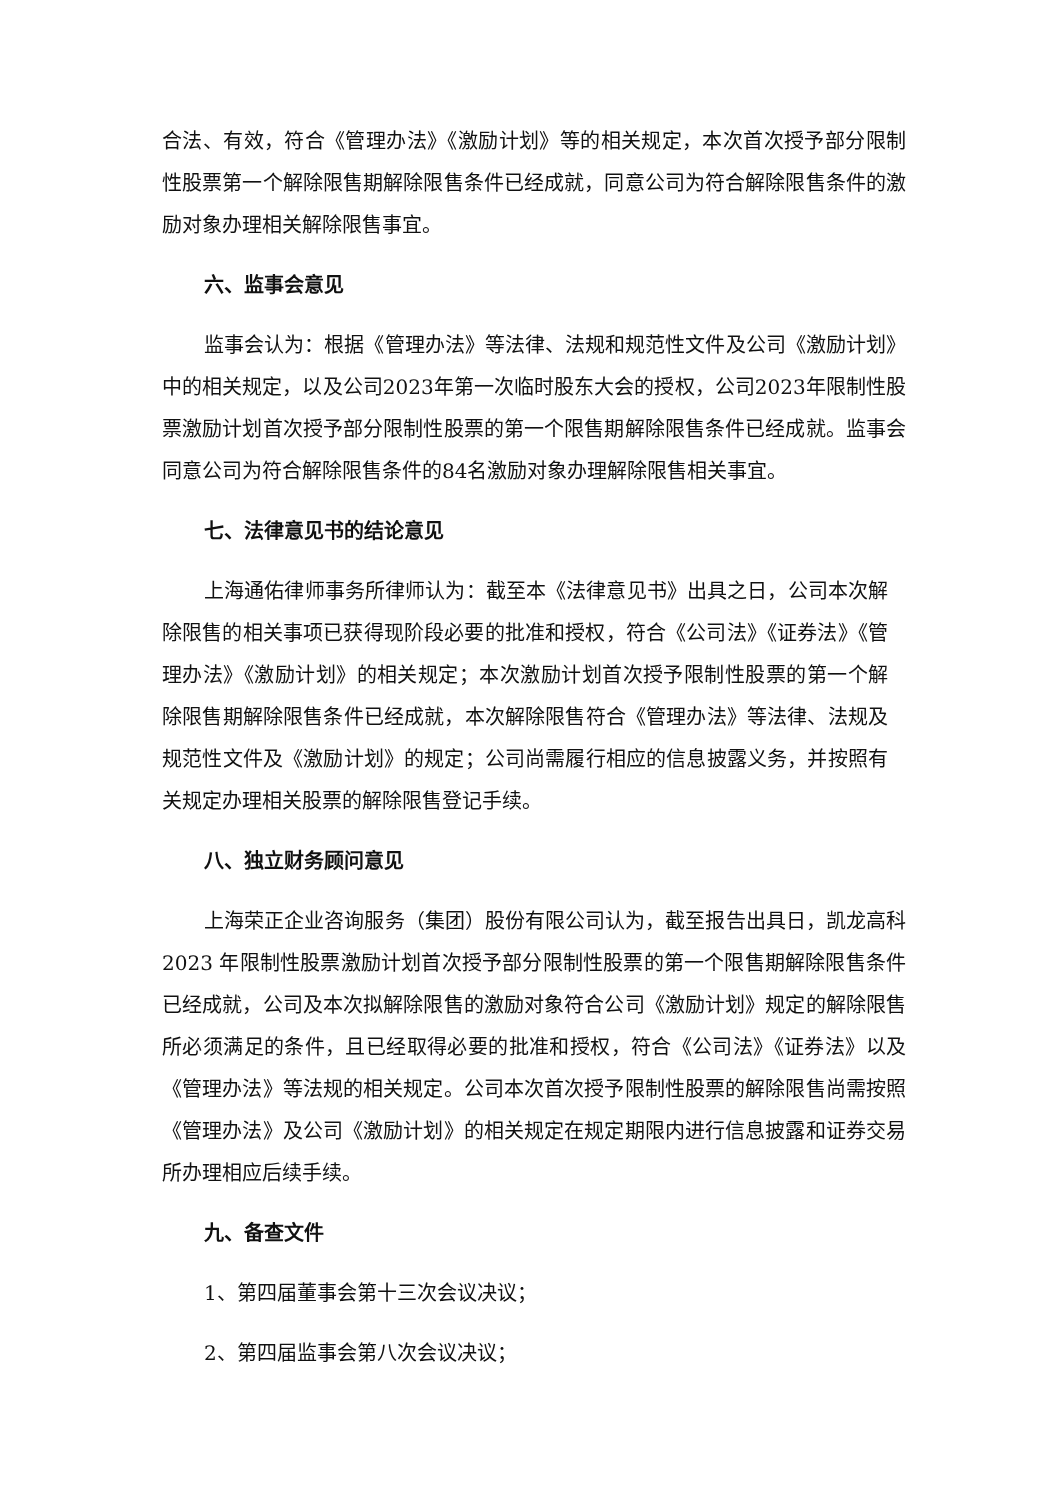合法、有效，符合《管理办法》《激励计划》等的相关规定，本次首次授予部分限制性股票第一个解除限售期解除限售条件已经成就，同意公司为符合解除限售条件的激励对象办理相关解除限售事宜。
六、监事会意见
监事会认为：根据《管理办法》等法律、法规和规范性文件及公司《激励计划》中的相关规定，以及公司2023年第一次临时股东大会的授权，公司2023年限制性股票激励计划首次授予部分限制性股票的第一个限售期解除限售条件已经成就。监事会同意公司为符合解除限售条件的84名激励对象办理解除限售相关事宜。
七、法律意见书的结论意见
上海通佑律师事务所律师认为：截至本《法律意见书》出具之日，公司本次解除限售的相关事项已获得现阶段必要的批准和授权，符合《公司法》《证券法》《管理办法》《激励计划》的相关规定；本次激励计划首次授予限制性股票的第一个解除限售期解除限售条件已经成就，本次解除限售符合《管理办法》等法律、法规及规范性文件及《激励计划》的规定；公司尚需履行相应的信息披露义务，并按照有关规定办理相关股票的解除限售登记手续。
八、独立财务顾问意见
上海荣正企业咨询服务（集团）股份有限公司认为，截至报告出具日，凯龙高科 2023 年限制性股票激励计划首次授予部分限制性股票的第一个限售期解除限售条件已经成就，公司及本次拟解除限售的激励对象符合公司《激励计划》规定的解除限售所必须满足的条件，且已经取得必要的批准和授权，符合《公司法》《证券法》以及《管理办法》等法规的相关规定。公司本次首次授予限制性股票的解除限售尚需按照《管理办法》及公司《激励计划》的相关规定在规定期限内进行信息披露和证券交易所办理相应后续手续。
九、备查文件
1、第四届董事会第十三次会议决议；
2、第四届监事会第八次会议决议；